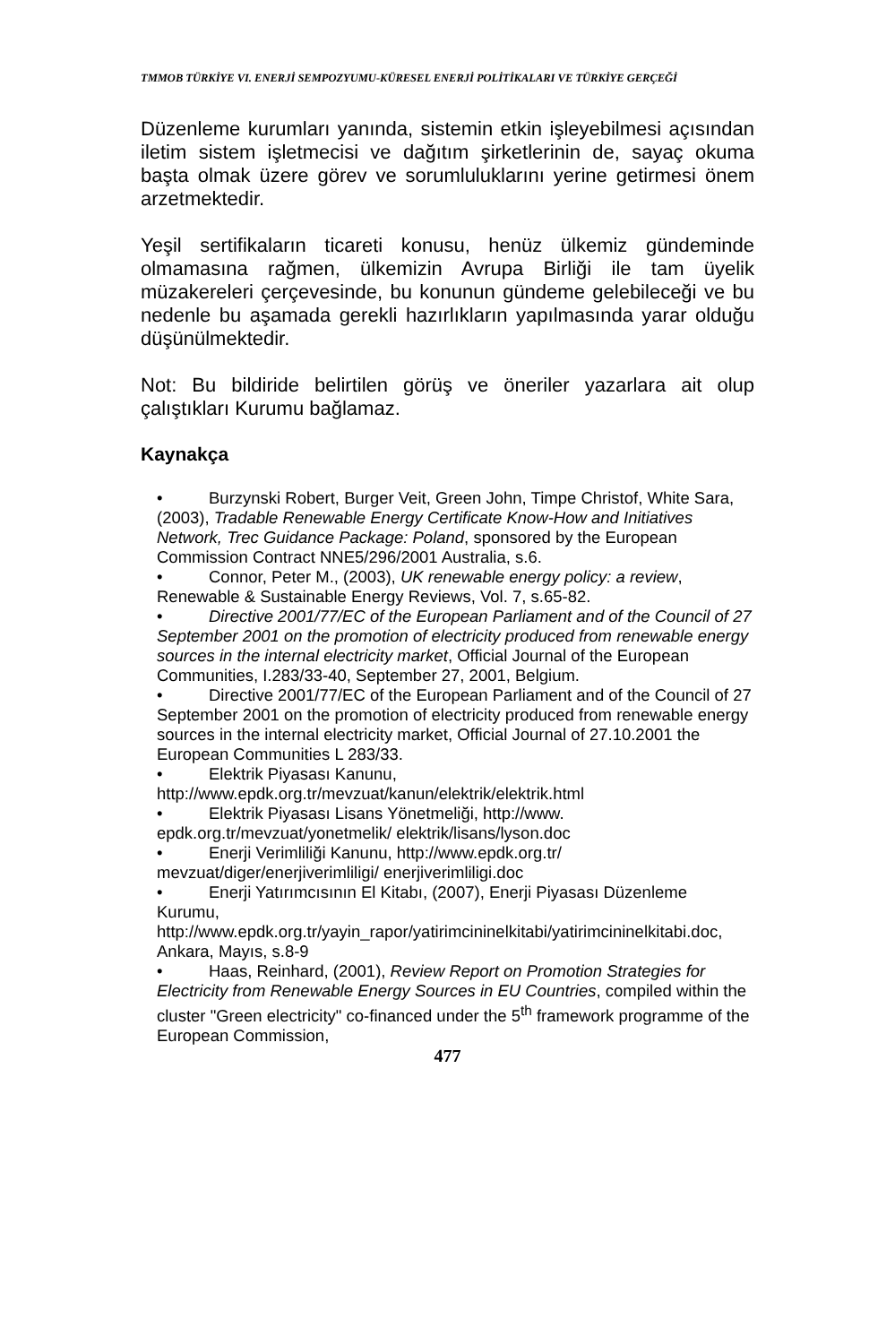TMMOB TÜRKİYE VI. ENERJİ SEMPOZYUMU-KÜRESEL ENERJİ POLİTİKALARI VE TÜRKİYE GERÇEĞİ
Düzenleme kurumları yanında, sistemin etkin işleyebilmesi açısından iletim sistem işletmecisi ve dağıtım şirketlerinin de, sayaç okuma başta olmak üzere görev ve sorumluluklarını yerine getirmesi önem arzetmektedir.
Yeşil sertifikaların ticareti konusu, henüz ülkemiz gündeminde olmamasına rağmen, ülkemizin Avrupa Birliği ile tam üyelik müzakereleri çerçevesinde, bu konunun gündeme gelebileceği ve bu nedenle bu aşamada gerekli hazırlıkların yapılmasında yarar olduğu düşünülmektedir.
Not: Bu bildiride belirtilen görüş ve öneriler yazarlara ait olup çalıştıkları Kurumu bağlamaz.
Kaynakça
• Burzynski Robert, Burger Veit, Green John, Timpe Christof, White Sara, (2003), Tradable Renewable Energy Certificate Know-How and Initiatives Network, Trec Guidance Package: Poland, sponsored by the European Commission Contract NNE5/296/2001 Australia, s.6.
• Connor, Peter M., (2003), UK renewable energy policy: a review, Renewable & Sustainable Energy Reviews, Vol. 7, s.65-82.
• Directive 2001/77/EC of the European Parliament and of the Council of 27 September 2001 on the promotion of electricity produced from renewable energy sources in the internal electricity market, Official Journal of the European Communities, I.283/33-40, September 27, 2001, Belgium.
• Directive 2001/77/EC of the European Parliament and of the Council of 27 September 2001 on the promotion of electricity produced from renewable energy sources in the internal electricity market, Official Journal of 27.10.2001 the European Communities L 283/33.
• Elektrik Piyasası Kanunu,
http://www.epdk.org.tr/mevzuat/kanun/elektrik/elektrik.html
• Elektrik Piyasası Lisans Yönetmeliği, http://www.
epdk.org.tr/mevzuat/yonetmelik/ elektrik/lisans/lyson.doc
• Enerji Verimliliği Kanunu, http://www.epdk.org.tr/
mevzuat/diger/enerjiverimliligi/ enerjiverimliligi.doc
• Enerji Yatırımcısının El Kitabı, (2007), Enerji Piyasası Düzenleme Kurumu,
http://www.epdk.org.tr/yayin_rapor/yatirimcininelkitabi/yatirimcininelkitabi.doc, Ankara, Mayıs, s.8-9
• Haas, Reinhard, (2001), Review Report on Promotion Strategies for Electricity from Renewable Energy Sources in EU Countries, compiled within the cluster "Green electricity" co-financed under the 5<sup>th</sup> framework programme of the European Commission,
477